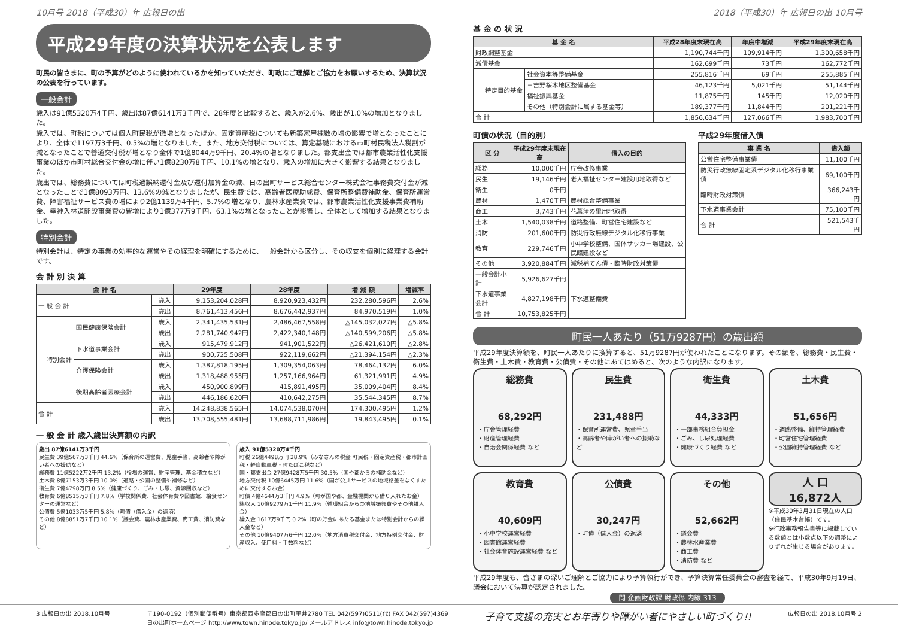10月号 2018（平成30）年 広報日の出
平成29年度の決算状況を公表します
町民の皆さまに、町の予算がどのように使われているかを知っていただき、町政にご理解とご協力をお願いするため、決算状況の公表を行っています。
一般会計
歳入は91億5320万4千円、歳出は87億6141万3千円で、28年度と比較すると、歳入が2.6%、歳出が1.0%の増加となりました。
歳入では、町税については個人町民税が微増となったほか、固定資産税についても新築家屋棟数の増の影響で増となったことにより、全体で1197万3千円、0.5%の増となりました。また、地方交付税については、算定基礎における市町村民税法人税割が減となったことで普通交付税が増となり全体で1億8044万9千円、20.4%の増となりました。都支出金では都市農業活性化支援事業のほか市町村総合交付金の増に伴い1億8230万8千円、10.1%の増となり、歳入の増加に大きく影響する結果となりました。
歳出では、総務費については町税過誤納還付金及び還付加算金の減、日の出町サービス総合センター株式会社事務費交付金が減となったことで1億8093万円、13.6%の減となりましたが、民生費では、高齢者医療助成費、保育所整備費補助金、保育所運営費、障害福祉サービス費の増により2億1139万4千円、5.7%の増となり、農林水産業費では、都市農業活性化支援事業費補助金、幸神入林道開設事業費の皆増により1億377万9千円、63.1%の増となったことが影響し、全体として増加する結果となりました。
特別会計
特別会計は、特定の事業の効率的な運営やその経理を明確にするために、一般会計から区分し、その収支を個別に経理する会計です。
会 計 別 決 算
| 会 計 名 | | | 29年度 | 28年度 | 増 減 額 | 増減率 |
| --- | --- | --- | --- | --- | --- | --- |
| 一 般 会 計 | | 歳入 | 9,153,204,028円 | 8,920,923,432円 | 232,280,596円 | 2.6% |
| | | 歳出 | 8,761,413,456円 | 8,676,442,937円 | 84,970,519円 | 1.0% |
| 特別会計 | 国民健康保険会計 | 歳入 | 2,341,435,531円 | 2,486,467,558円 | △145,032,027円 | △5.8% |
| | | 歳出 | 2,281,740,942円 | 2,422,340,148円 | △140,599,206円 | △5.8% |
| | 下水道事業会計 | 歳入 | 915,479,912円 | 941,901,522円 | △26,421,610円 | △2.8% |
| | | 歳出 | 900,725,508円 | 922,119,662円 | △21,394,154円 | △2.3% |
| | 介護保険会計 | 歳入 | 1,387,818,195円 | 1,309,354,063円 | 78,464,132円 | 6.0% |
| | | 歳出 | 1,318,488,955円 | 1,257,166,964円 | 61,321,991円 | 4.9% |
| | 後期高齢者医療会計 | 歳入 | 450,900,899円 | 415,891,495円 | 35,009,404円 | 8.4% |
| | | 歳出 | 446,186,620円 | 410,642,275円 | 35,544,345円 | 8.7% |
| 合 計 | | 歳入 | 14,248,838,565円 | 14,074,538,070円 | 174,300,495円 | 1.2% |
| | | 歳出 | 13,708,555,481円 | 13,688,711,986円 | 19,843,495円 | 0.1% |
一 般 会 計 歳入歳出決算額の内訳
歳出 87億6141万3千円
民生費 39億567万3千円 44.6%（保育所の運営費、児童手当、高齢者や障がい者への援助など）
総務費 11億5222万2千円 13.2%（役場の運営、財産管理、基金積立など）
土木費 8億7153万3千円 10.0%（道路・公園の整備や補修など）
衛生費 7億4798万円 8.5%（健康づくり、ごみ・し尿、資源回収など）
教育費 6億8515万3千円 7.8%（学校関係費、社会体育費や図書館、給食センターの運営など）
公債費 5億1033万5千円 5.8%（町債（借入金）の返済）
その他 8億8851万7千円 10.1%（議会費、農林水産業費、商工費、消防費など）
歳入 91億5320万4千円
町税 26億4498万円 28.9%（みなさんの税金 町民税・固定資産税・都市計画税・軽自動車税・町たばこ税など）
国・都支出金 27億9428万5千円 30.5%（国や都からの補助金など）
地方交付税 10億6445万円 11.6%（国が公共サービスの地域格差をなくすために交付するお金）
町債 4億4644万3千円 4.9%（町が国や都、金融機関から借り入れたお金）
諸収入 10億9279万1千円 11.9%（循環組合からの地域振興費やその他雑入金）
繰入金 1617万9千円 0.2%（町の貯金にあたる基金または特別会計からの繰入金など）
その他 10億9407万6千円 12.0%（地方消費税交付金、地方特例交付金、財産収入、使用料・手数料など）
2018（平成30）年 広報日の出 10月号
基 金 の 状 況
| 基 金 名 | | 平成28年度末現在高 | 年度中増減 | 平成29年度末現在高 |
| --- | --- | --- | --- | --- |
| 財政調整基金 | | 1,190,744千円 | 109,914千円 | 1,300,658千円 |
| 減債基金 | | 162,699千円 | 73千円 | 162,772千円 |
| 特定目的基金 | 社会資本等整備基金 | 255,816千円 | 69千円 | 255,885千円 |
| | 三吉野桜木地区整備基金 | 46,123千円 | 5,021千円 | 51,144千円 |
| | 福祉振興基金 | 11,875千円 | 145千円 | 12,020千円 |
| | その他（特別会計に属する基金等） | 189,377千円 | 11,844千円 | 201,221千円 |
| 合 計 | | 1,856,634千円 | 127,066千円 | 1,983,700千円 |
町債の状況（目的別）
| 区 分 | 平成29年度末現在高 | 借入の目的 |
| --- | --- | --- |
| 総務 | 10,000千円 | 庁舎改修事業 |
| 民生 | 19,146千円 | 老人福祉センター建設用地取得など |
| 衛生 | 0千円 | |
| 農林 | 1,470千円 | 農村総合整備事業 |
| 商工 | 3,743千円 | 花菖蒲の里用地取得 |
| 土木 | 1,540,038千円 | 道路整備、町営住宅建設など |
| 消防 | 201,600千円 | 防災行政無線デジタル化移行事業 |
| 教育 | 229,746千円 | 小中学校整備、国体サッカー場建設、公民館建設など |
| その他 | 3,920,884千円 | 減税補てん債・臨時財政対策債 |
| 一般会計小計 | 5,926,627千円 | |
| 下水道事業会計 | 4,827,198千円 | 下水道整備費 |
| 合 計 | 10,753,825千円 | |
平成29年度借入債
| 事 業 名 | 借入額 |
| --- | --- |
| 公営住宅整備事業債 | 11,100千円 |
| 防災行政無線固定系デジタル化移行事業債 | 69,100千円 |
| 臨時財政対策債 | 366,243千円 |
| 下水道事業会計 | 75,100千円 |
| 合 計 | 521,543千円 |
町民一人あたり（51万9287円）の歳出額
平成29年度決算額を、町民一人あたりに換算すると、51万9287円が使われたことになります。その額を、総務費・民生費・衛生費・土木費・教育費・公債費・その他にあてはめると、次のような内訳になります。
総務費
68,292円
・庁舎管理経費
・財産管理経費
・自治会関係経費 など
民生費
231,488円
・保育所運営費、児童手当
・高齢者や障がい者への援助など
衛生費
44,333円
・一部事務組合負担金
・ごみ、し尿処理経費
・健康づくり経費 など
土木費
51,656円
・道路整備、維持管理経費
・町営住宅管理経費
・公園維持管理経費 など
教育費
40,609円
・小中学校運営経費
・図書館運営経費
・社会体育施設運営経費 など
公債費
30,247円
・町債（借入金）の返済
その他
52,662円
・議会費
・農林水産業費
・商工費
・消防費 など
人 口
16,872人
※平成30年3月31日現在の人口（住民基本台帳）です。
※行政事務報告書等に掲載している数値とは小数点以下の調整によりずれが生じる場合があります。
平成29年度も、皆さまの深いご理解とご協力により予算執行ができ、予算決算常任委員会の審査を経て、平成30年9月19日、議会において決算が認定されました。
問 企画財政課 財政係 内線 313
3 広報日の出 2018.10月号 〒190-0192（個別郵便番号）東京都西多摩郡日の出町平井2780 TEL 042(597)0511(代) FAX 042(597)4369
日の出町ホームページ http://www.town.hinode.tokyo.jp/ メールアドレス info@town.hinode.tokyo.jp
子育て支援の充実とお年寄りや障がい者にやさしい町づくり!!
広報日の出 2018.10月号 2